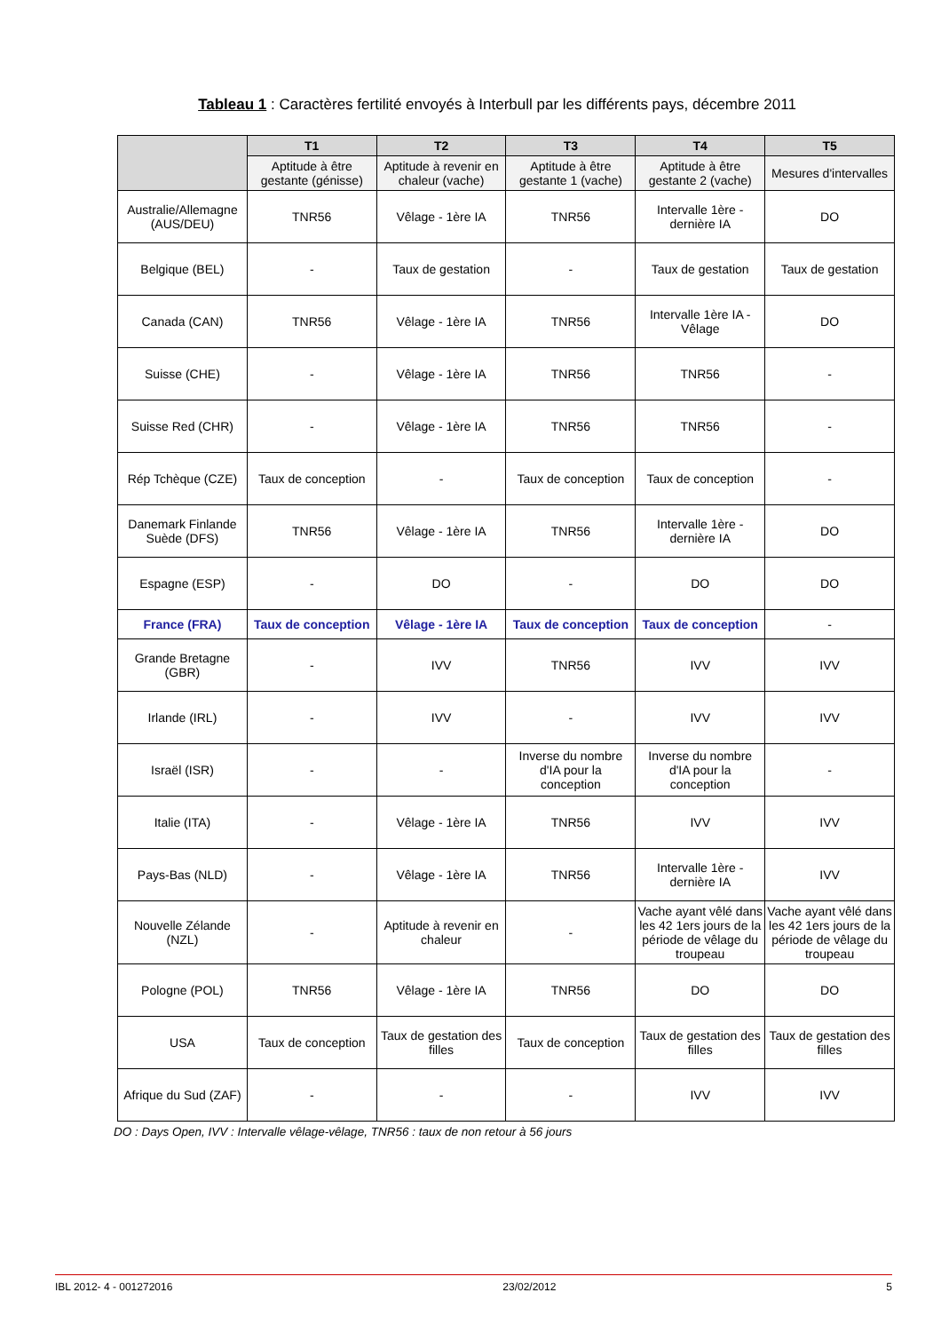Tableau 1 : Caractères fertilité envoyés à Interbull par les différents pays, décembre 2011
| | T1 | T2 | T3 | T4 | T5 |
| --- | --- | --- | --- | --- | --- |
| | Aptitude à être gestante (génisse) | Aptitude à revenir en chaleur (vache) | Aptitude à être gestante 1 (vache) | Aptitude à être gestante 2 (vache) | Mesures d'intervalles |
| Australie/Allemagne (AUS/DEU) | TNR56 | Vêlage - 1ère IA | TNR56 | Intervalle 1ère - dernière IA | DO |
| Belgique (BEL) | - | Taux de gestation | - | Taux de gestation | Taux de gestation |
| Canada (CAN) | TNR56 | Vêlage - 1ère IA | TNR56 | Intervalle 1ère IA - Vêlage | DO |
| Suisse (CHE) | - | Vêlage - 1ère IA | TNR56 | TNR56 | - |
| Suisse Red (CHR) | - | Vêlage - 1ère IA | TNR56 | TNR56 | - |
| Rép Tchèque (CZE) | Taux de conception | - | Taux de conception | Taux de conception | - |
| Danemark Finlande Suède (DFS) | TNR56 | Vêlage - 1ère IA | TNR56 | Intervalle 1ère - dernière IA | DO |
| Espagne (ESP) | - | DO | - | DO | DO |
| France (FRA) | Taux de conception | Vêlage - 1ère IA | Taux de conception | Taux de conception | - |
| Grande Bretagne (GBR) | - | IVV | TNR56 | IVV | IVV |
| Irlande (IRL) | - | IVV | - | IVV | IVV |
| Israël (ISR) | - | - | Inverse du nombre d'IA pour la conception | Inverse du nombre d'IA pour la conception | - |
| Italie (ITA) | - | Vêlage - 1ère IA | TNR56 | IVV | IVV |
| Pays-Bas (NLD) | - | Vêlage - 1ère IA | TNR56 | Intervalle 1ère - dernière IA | IVV |
| Nouvelle Zélande (NZL) | - | Aptitude à revenir en chaleur | - | Vache ayant vêlé dans les 42 1ers jours de la période de vêlage du troupeau | Vache ayant vêlé dans les 42 1ers jours de la période de vêlage du troupeau |
| Pologne (POL) | TNR56 | Vêlage - 1ère IA | TNR56 | DO | DO |
| USA | Taux de conception | Taux de gestation des filles | Taux de conception | Taux de gestation des filles | Taux de gestation des filles |
| Afrique du Sud (ZAF) | - | - | - | IVV | IVV |
DO : Days Open, IVV : Intervalle vêlage-vêlage, TNR56 : taux de non retour à 56 jours
IBL 2012- 4 - 001272016 23/02/2012 5